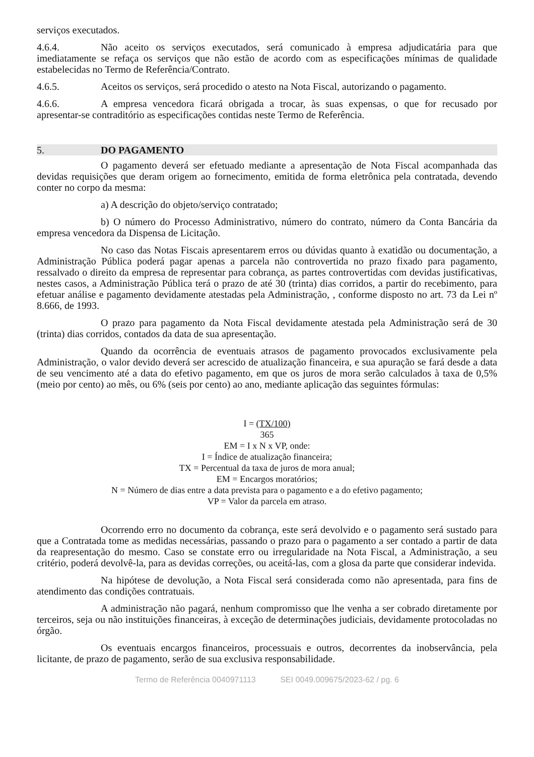serviços executados.
4.6.4. Não aceito os serviços executados, será comunicado à empresa adjudicatária para que imediatamente se refaça os serviços que não estão de acordo com as especificações mínimas de qualidade estabelecidas no Termo de Referência/Contrato.
4.6.5. Aceitos os serviços, será procedido o atesto na Nota Fiscal, autorizando o pagamento.
4.6.6. A empresa vencedora ficará obrigada a trocar, às suas expensas, o que for recusado por apresentar-se contraditório as especificações contidas neste Termo de Referência.
5. DO PAGAMENTO
O pagamento deverá ser efetuado mediante a apresentação de Nota Fiscal acompanhada das devidas requisições que deram origem ao fornecimento, emitida de forma eletrônica pela contratada, devendo conter no corpo da mesma:
a) A descrição do objeto/serviço contratado;
b) O número do Processo Administrativo, número do contrato, número da Conta Bancária da empresa vencedora da Dispensa de Licitação.
No caso das Notas Fiscais apresentarem erros ou dúvidas quanto à exatidão ou documentação, a Administração Pública poderá pagar apenas a parcela não controvertida no prazo fixado para pagamento, ressalvado o direito da empresa de representar para cobrança, as partes controvertidas com devidas justificativas, nestes casos, a Administração Pública terá o prazo de até 30 (trinta) dias corridos, a partir do recebimento, para efetuar análise e pagamento devidamente atestadas pela Administração, , conforme disposto no art. 73 da Lei nº 8.666, de 1993.
O prazo para pagamento da Nota Fiscal devidamente atestada pela Administração será de 30 (trinta) dias corridos, contados da data de sua apresentação.
Quando da ocorrência de eventuais atrasos de pagamento provocados exclusivamente pela Administração, o valor devido deverá ser acrescido de atualização financeira, e sua apuração se fará desde a data de seu vencimento até a data do efetivo pagamento, em que os juros de mora serão calculados à taxa de 0,5% (meio por cento) ao mês, ou 6% (seis por cento) ao ano, mediante aplicação das seguintes fórmulas:
I = (TX/100)
365
EM = I x N x VP, onde:
I = Índice de atualização financeira;
TX = Percentual da taxa de juros de mora anual;
EM = Encargos moratórios;
N = Número de dias entre a data prevista para o pagamento e a do efetivo pagamento;
VP = Valor da parcela em atraso.
Ocorrendo erro no documento da cobrança, este será devolvido e o pagamento será sustado para que a Contratada tome as medidas necessárias, passando o prazo para o pagamento a ser contado a partir de data da reapresentação do mesmo. Caso se constate erro ou irregularidade na Nota Fiscal, a Administração, a seu critério, poderá devolvê-la, para as devidas correções, ou aceitá-las, com a glosa da parte que considerar indevida.
Na hipótese de devolução, a Nota Fiscal será considerada como não apresentada, para fins de atendimento das condições contratuais.
A administração não pagará, nenhum compromisso que lhe venha a ser cobrado diretamente por terceiros, seja ou não instituições financeiras, à exceção de determinações judiciais, devidamente protocoladas no órgão.
Os eventuais encargos financeiros, processuais e outros, decorrentes da inobservância, pela licitante, de prazo de pagamento, serão de sua exclusiva responsabilidade.
Termo de Referência 0040971113 SEI 0049.009675/2023-62 / pg. 6